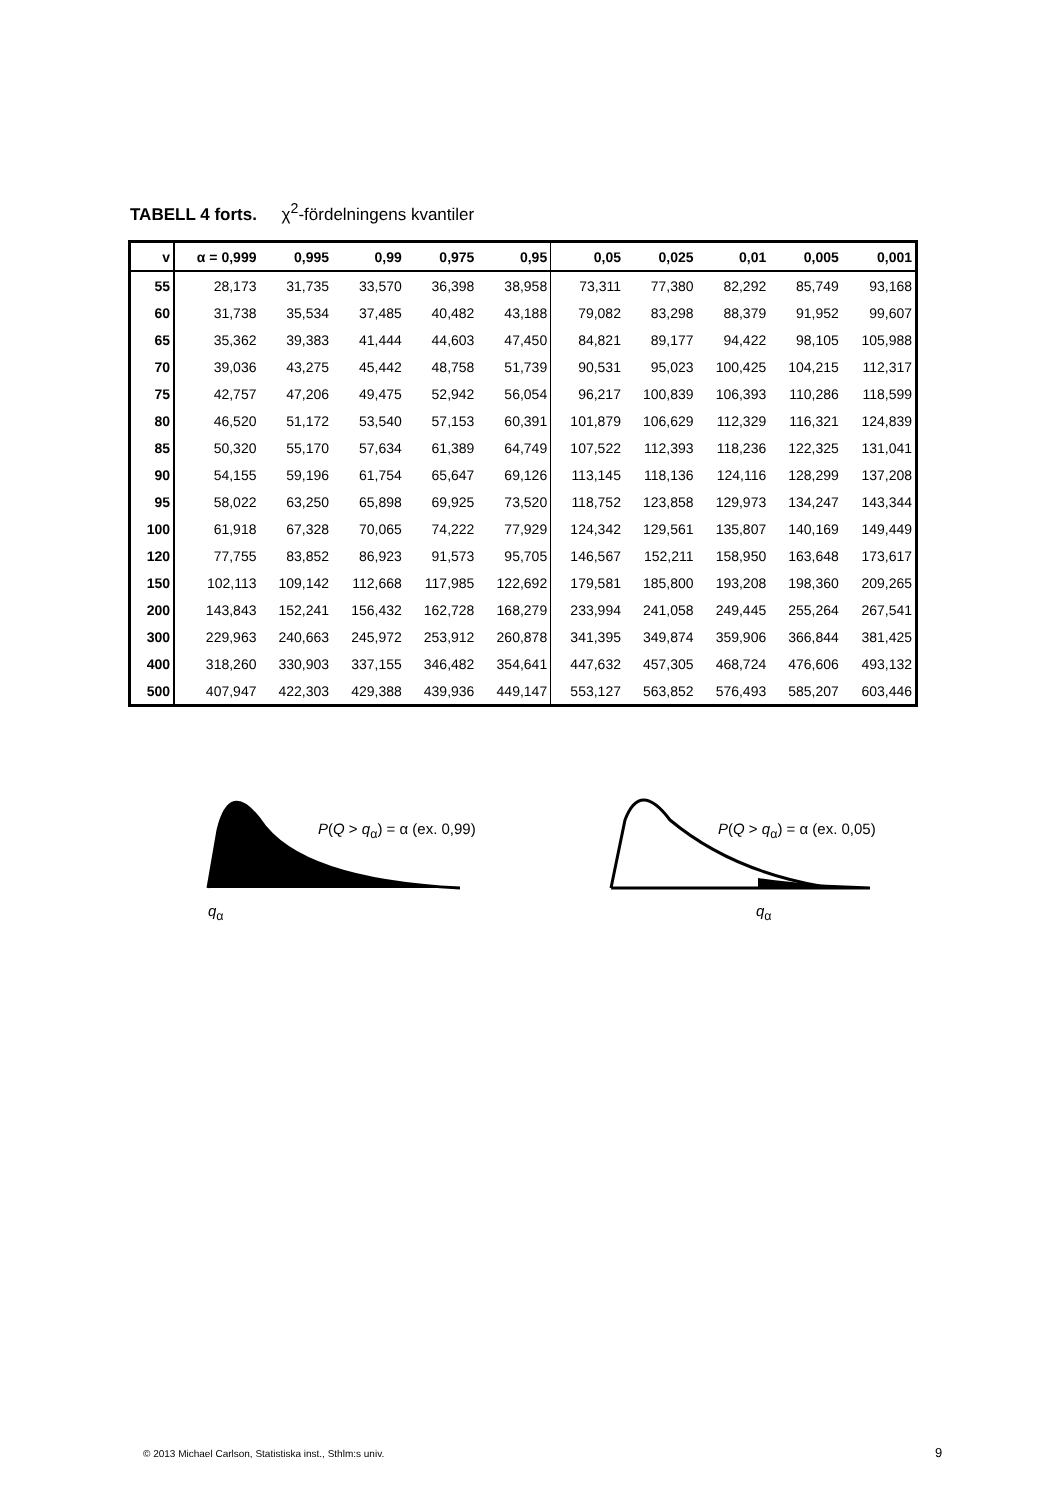TABELL 4 forts. χ<sup>2</sup>-fördelningens kvantiler
| v | α = 0,999 | 0,995 | 0,99 | 0,975 | 0,95 | 0,05 | 0,025 | 0,01 | 0,005 | 0,001 |
| --- | --- | --- | --- | --- | --- | --- | --- | --- | --- | --- |
| 55 | 28,173 | 31,735 | 33,570 | 36,398 | 38,958 | 73,311 | 77,380 | 82,292 | 85,749 | 93,168 |
| 60 | 31,738 | 35,534 | 37,485 | 40,482 | 43,188 | 79,082 | 83,298 | 88,379 | 91,952 | 99,607 |
| 65 | 35,362 | 39,383 | 41,444 | 44,603 | 47,450 | 84,821 | 89,177 | 94,422 | 98,105 | 105,988 |
| 70 | 39,036 | 43,275 | 45,442 | 48,758 | 51,739 | 90,531 | 95,023 | 100,425 | 104,215 | 112,317 |
| 75 | 42,757 | 47,206 | 49,475 | 52,942 | 56,054 | 96,217 | 100,839 | 106,393 | 110,286 | 118,599 |
| 80 | 46,520 | 51,172 | 53,540 | 57,153 | 60,391 | 101,879 | 106,629 | 112,329 | 116,321 | 124,839 |
| 85 | 50,320 | 55,170 | 57,634 | 61,389 | 64,749 | 107,522 | 112,393 | 118,236 | 122,325 | 131,041 |
| 90 | 54,155 | 59,196 | 61,754 | 65,647 | 69,126 | 113,145 | 118,136 | 124,116 | 128,299 | 137,208 |
| 95 | 58,022 | 63,250 | 65,898 | 69,925 | 73,520 | 118,752 | 123,858 | 129,973 | 134,247 | 143,344 |
| 100 | 61,918 | 67,328 | 70,065 | 74,222 | 77,929 | 124,342 | 129,561 | 135,807 | 140,169 | 149,449 |
| 120 | 77,755 | 83,852 | 86,923 | 91,573 | 95,705 | 146,567 | 152,211 | 158,950 | 163,648 | 173,617 |
| 150 | 102,113 | 109,142 | 112,668 | 117,985 | 122,692 | 179,581 | 185,800 | 193,208 | 198,360 | 209,265 |
| 200 | 143,843 | 152,241 | 156,432 | 162,728 | 168,279 | 233,994 | 241,058 | 249,445 | 255,264 | 267,541 |
| 300 | 229,963 | 240,663 | 245,972 | 253,912 | 260,878 | 341,395 | 349,874 | 359,906 | 366,844 | 381,425 |
| 400 | 318,260 | 330,903 | 337,155 | 346,482 | 354,641 | 447,632 | 457,305 | 468,724 | 476,606 | 493,132 |
| 500 | 407,947 | 422,303 | 429,388 | 439,936 | 449,147 | 553,127 | 563,852 | 576,493 | 585,207 | 603,446 |
P(Q > q<sub>α</sub>) = α (ex. 0,99) P(Q > q<sub>α</sub>) = α (ex. 0,05)
q<sub>α</sub> q<sub>α</sub>
© 2013 Michael Carlson, Statistiska inst., Sthlm:s univ.
9